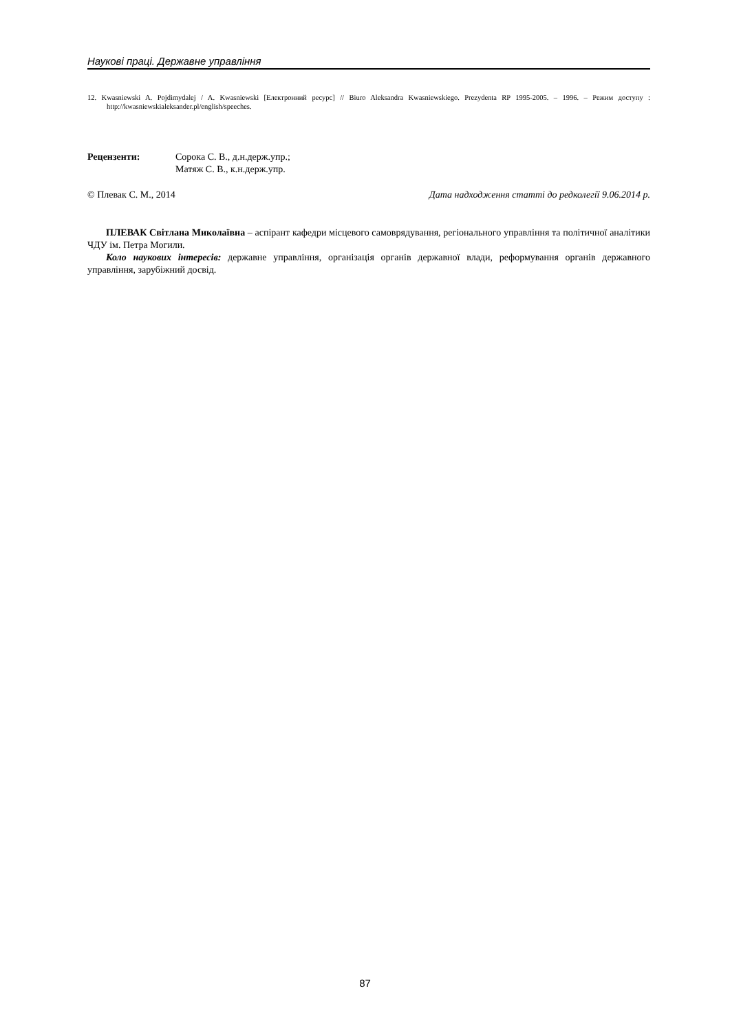Наукові праці. Державне управління
12. Kwasniewski A. Pojdimydalej / A. Kwasniewski [Електронний ресурс] // Biuro Aleksandra Kwasniewskiego. Prezydenta RP 1995-2005. – 1996. – Режим доступу : http://kwasniewskialeksander.pl/english/speeches.
Рецензенти: Сорока С. В., д.н.держ.упр.;
Матяж С. В., к.н.держ.упр.
© Плевак С. М., 2014 Дата надходження статті до редколегії 9.06.2014 р.
ПЛЕВАК Світлана Миколаївна – аспірант кафедри місцевого самоврядування, регіонального управління та політичної аналітики ЧДУ ім. Петра Могили.
Коло наукових інтересів: державне управління, організація органів державної влади, реформування органів державного управління, зарубіжний досвід.
87